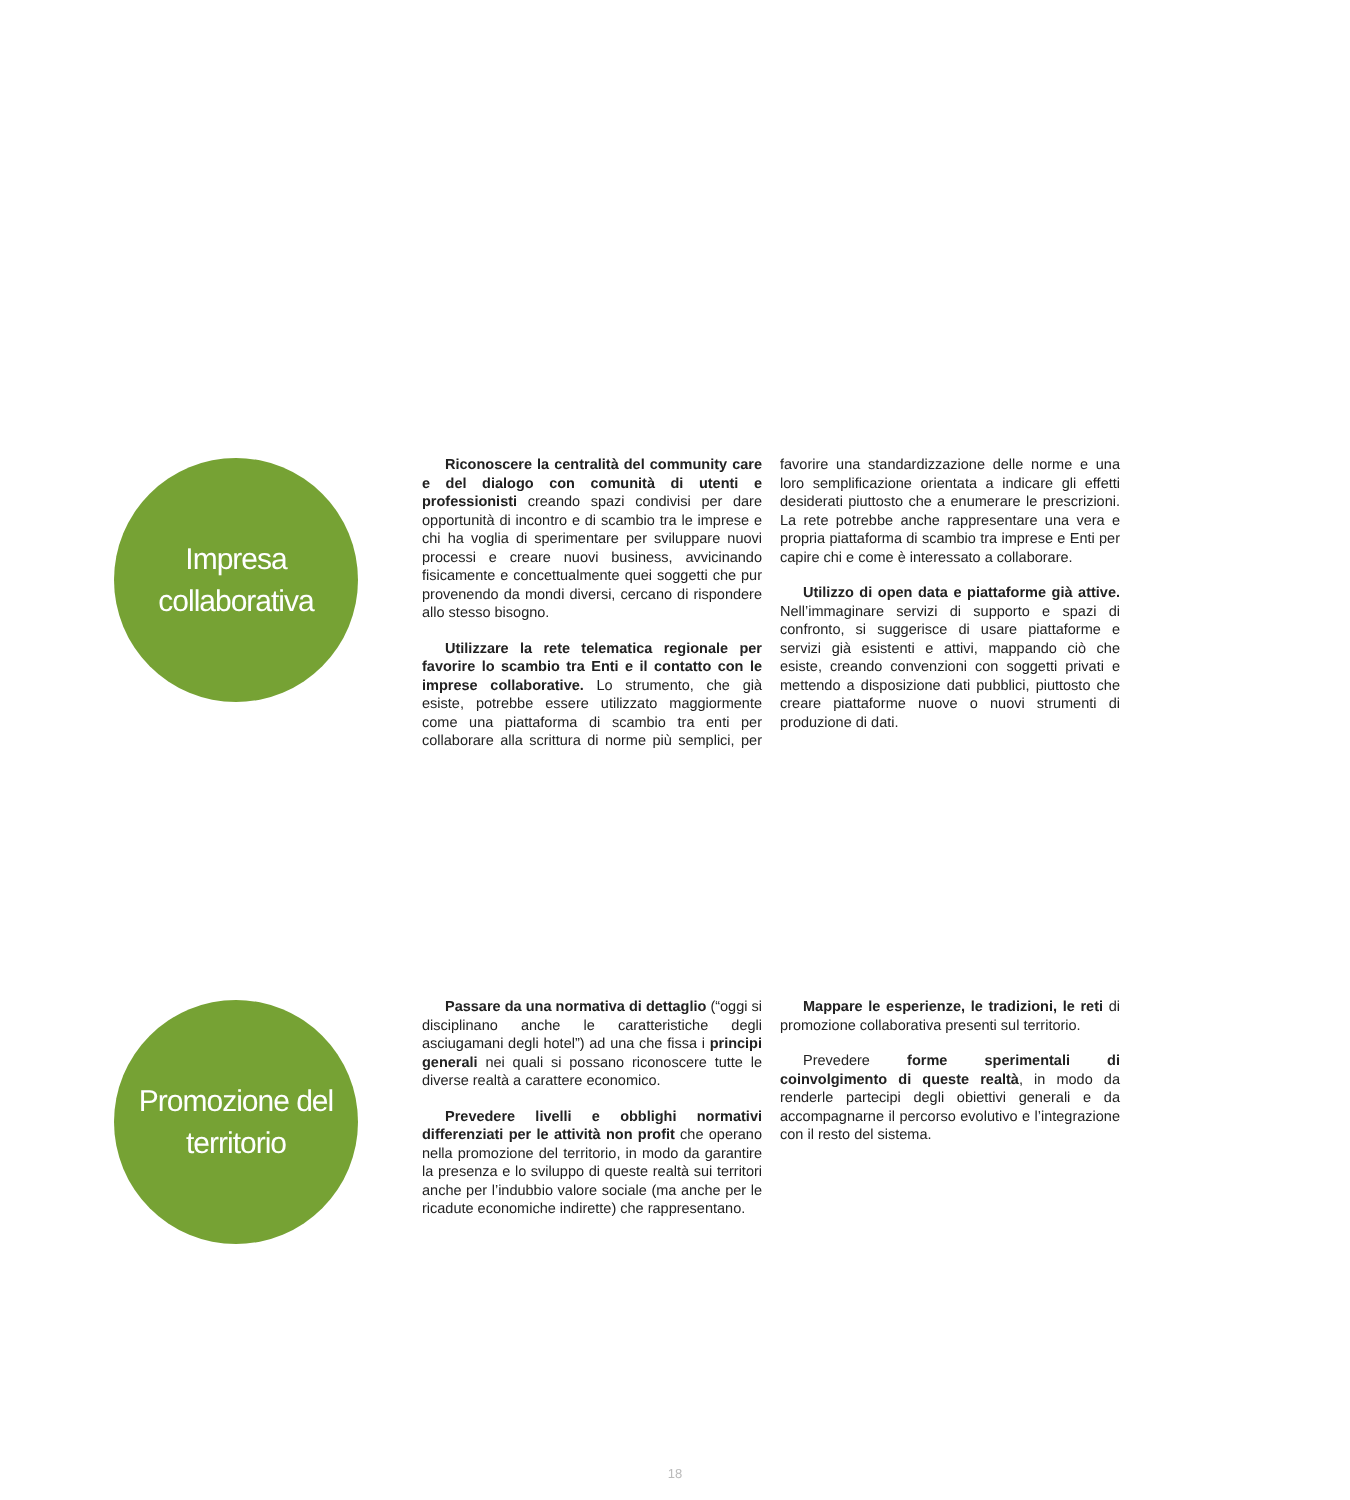Impresa
collaborativa
Riconoscere la centralità del community care e del dialogo con comunità di utenti e professionisti creando spazi condivisi per dare opportunità di incontro e di scambio tra le imprese e chi ha voglia di sperimentare per sviluppare nuovi processi e creare nuovi business, avvicinando fisicamente e concettualmente quei soggetti che pur provenendo da mondi diversi, cercano di rispondere allo stesso bisogno.
Utilizzare la rete telematica regionale per favorire lo scambio tra Enti e il contatto con le imprese collaborative. Lo strumento, che già esiste, potrebbe essere utilizzato maggiormente come una piattaforma di scambio tra enti per collaborare alla scrittura di norme più semplici, per favorire una standardizzazione delle norme e una loro semplificazione orientata a indicare gli effetti desiderati piuttosto che a enumerare le prescrizioni. La rete potrebbe anche rappresentare una vera e propria piattaforma di scambio tra imprese e Enti per capire chi e come è interessato a collaborare.
Utilizzo di open data e piattaforme già attive. Nell’immaginare servizi di supporto e spazi di confronto, si suggerisce di usare piattaforme e servizi già esistenti e attivi, mappando ciò che esiste, creando convenzioni con soggetti privati e mettendo a disposizione dati pubblici, piuttosto che creare piattaforme nuove o nuovi strumenti di produzione di dati.
Promozione del
territorio
Passare da una normativa di dettaglio (“oggi si disciplinano anche le caratteristiche degli asciugamani degli hotel”) ad una che fissa i principi generali nei quali si possano riconoscere tutte le diverse realtà a carattere economico.
Prevedere livelli e obblighi normativi differenziati per le attività non profit che operano nella promozione del territorio, in modo da garantire la presenza e lo sviluppo di queste realtà sui territori anche per l’indubbio valore sociale (ma anche per le ricadute economiche indirette) che rappresentano.
Mappare le esperienze, le tradizioni, le reti di promozione collaborativa presenti sul territorio.
Prevedere forme sperimentali di coinvolgimento di queste realtà, in modo da renderle partecipi degli obiettivi generali e da accompagnarne il percorso evolutivo e l’integrazione con il resto del sistema.
18